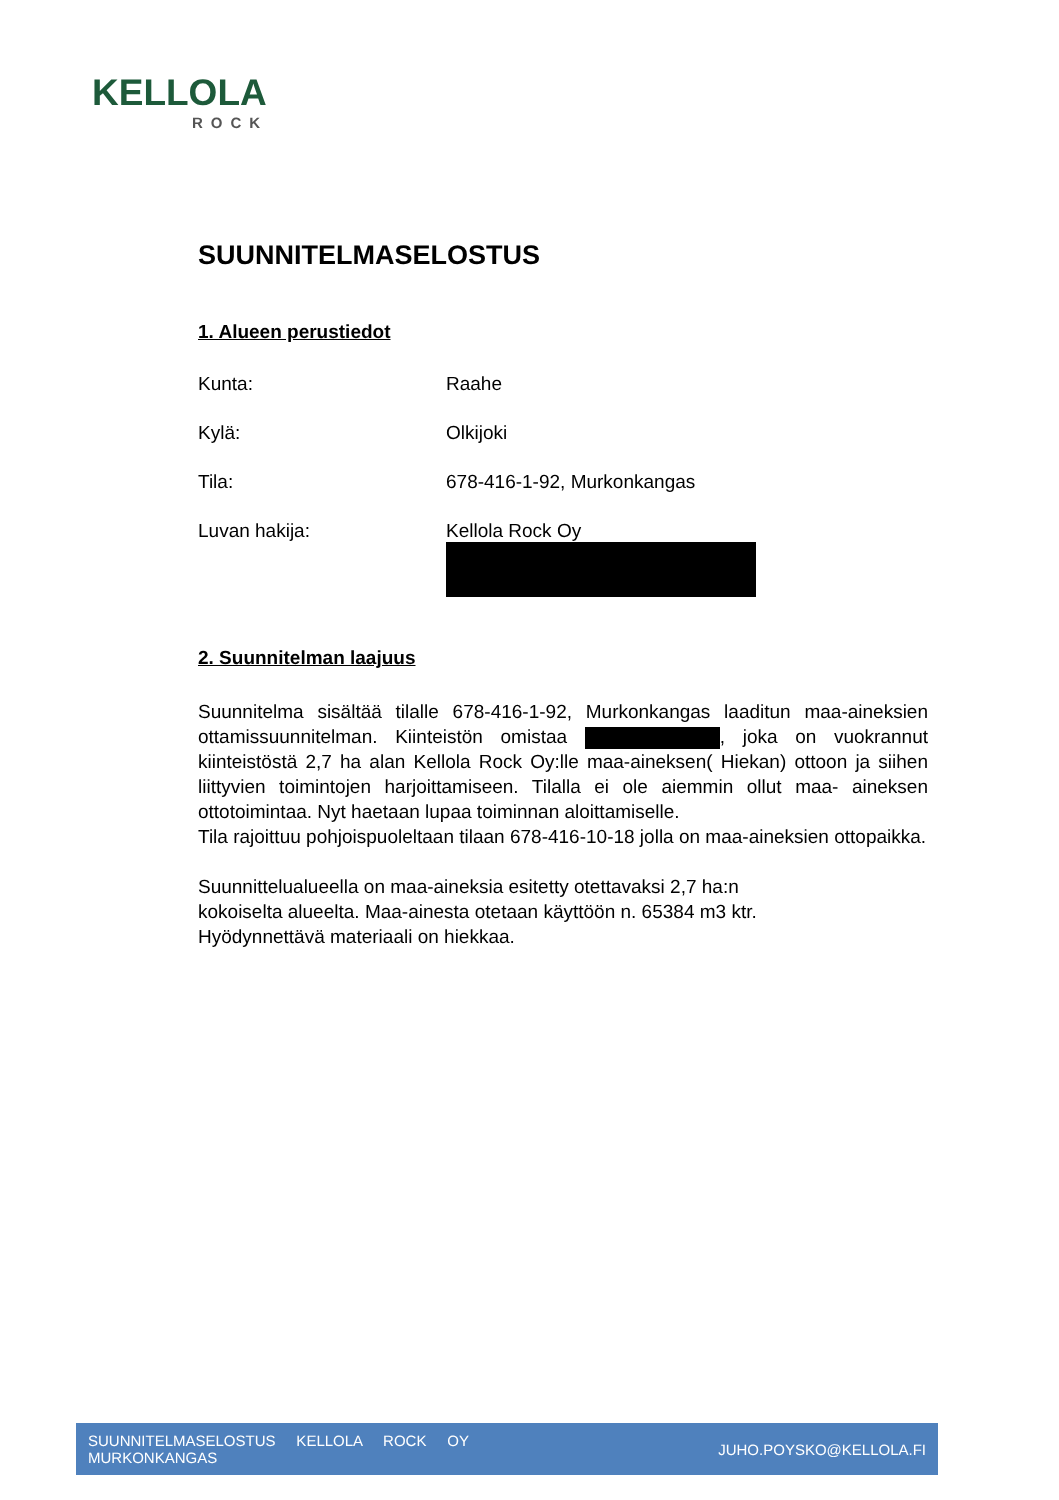KELLOLA
ROCK
SUUNNITELMASELOSTUS
1. Alueen perustiedot
Kunta: Raahe
Kylä: Olkijoki
Tila: 678-416-1-92, Murkonkangas
Luvan hakija: Kellola Rock Oy
2. Suunnitelman laajuus
Suunnitelma sisältää tilalle 678-416-1-92, Murkonkangas laaditun maa-aineksien ottamissuunnitelman. Kiinteistön omistaa , joka on vuokrannut kiinteistöstä 2,7 ha alan Kellola Rock Oy:lle maa-aineksen( Hiekan) ottoon ja siihen liittyvien toimintojen harjoittamiseen. Tilalla ei ole aiemmin ollut maa- aineksen ottotoimintaa. Nyt haetaan lupaa toiminnan aloittamiselle.
Tila rajoittuu pohjoispuoleltaan tilaan 678-416-10-18 jolla on maa-aineksien ottopaikka.
Suunnittelualueella on maa-aineksia esitetty otettavaksi 2,7 ha:n
kokoiselta alueelta. Maa-ainesta otetaan käyttöön n. 65384 m3 ktr.
Hyödynnettävä materiaali on hiekkaa.
SUUNNITELMASELOSTUS KELLOLA ROCK OY
MURKONKANGAS
JUHO.POYSKO@KELLOLA.FI